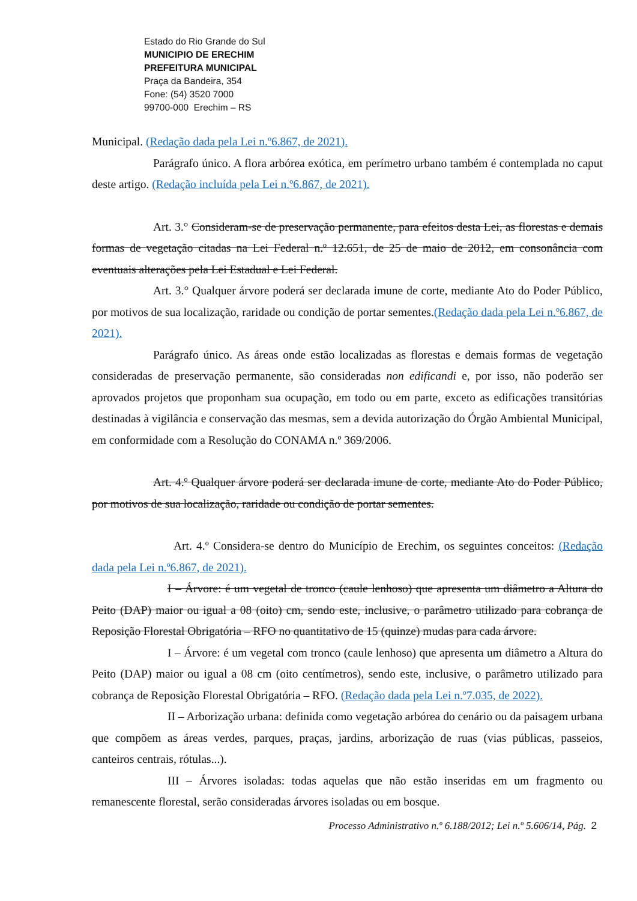Estado do Rio Grande do Sul
MUNICIPIO DE ERECHIM
PREFEITURA MUNICIPAL
Praça da Bandeira, 354
Fone: (54) 3520 7000
99700-000 Erechim – RS
Municipal. (Redação dada pela Lei n.º6.867, de 2021).
Parágrafo único. A flora arbórea exótica, em perímetro urbano também é contemplada no caput deste artigo. (Redação incluída pela Lei n.º6.867, de 2021).
Art. 3.° Consideram-se de preservação permanente, para efeitos desta Lei, as florestas e demais formas de vegetação citadas na Lei Federal n.º 12.651, de 25 de maio de 2012, em consonância com eventuais alterações pela Lei Estadual e Lei Federal.
Art. 3.° Qualquer árvore poderá ser declarada imune de corte, mediante Ato do Poder Público, por motivos de sua localização, raridade ou condição de portar sementes.(Redação dada pela Lei n.º6.867, de 2021).
Parágrafo único. As áreas onde estão localizadas as florestas e demais formas de vegetação consideradas de preservação permanente, são consideradas non edificandi e, por isso, não poderão ser aprovados projetos que proponham sua ocupação, em todo ou em parte, exceto as edificações transitórias destinadas à vigilância e conservação das mesmas, sem a devida autorização do Órgão Ambiental Municipal, em conformidade com a Resolução do CONAMA n.º 369/2006.
Art. 4.º Qualquer árvore poderá ser declarada imune de corte, mediante Ato do Poder Público, por motivos de sua localização, raridade ou condição de portar sementes.
Art. 4.º Considera-se dentro do Município de Erechim, os seguintes conceitos: (Redação dada pela Lei n.º6.867, de 2021).
I – Árvore: é um vegetal de tronco (caule lenhoso) que apresenta um diâmetro a Altura do Peito (DAP) maior ou igual a 08 (oito) cm, sendo este, inclusive, o parâmetro utilizado para cobrança de Reposição Florestal Obrigatória – RFO no quantitativo de 15 (quinze) mudas para cada árvore.
I – Árvore: é um vegetal com tronco (caule lenhoso) que apresenta um diâmetro a Altura do Peito (DAP) maior ou igual a 08 cm (oito centímetros), sendo este, inclusive, o parâmetro utilizado para cobrança de Reposição Florestal Obrigatória – RFO. (Redação dada pela Lei n.º7.035, de 2022).
II – Arborização urbana: definida como vegetação arbórea do cenário ou da paisagem urbana que compõem as áreas verdes, parques, praças, jardins, arborização de ruas (vias públicas, passeios, canteiros centrais, rótulas...).
III – Árvores isoladas: todas aquelas que não estão inseridas em um fragmento ou remanescente florestal, serão consideradas árvores isoladas ou em bosque.
Processo Administrativo n.º 6.188/2012; Lei n.º 5.606/14, Pág. 2